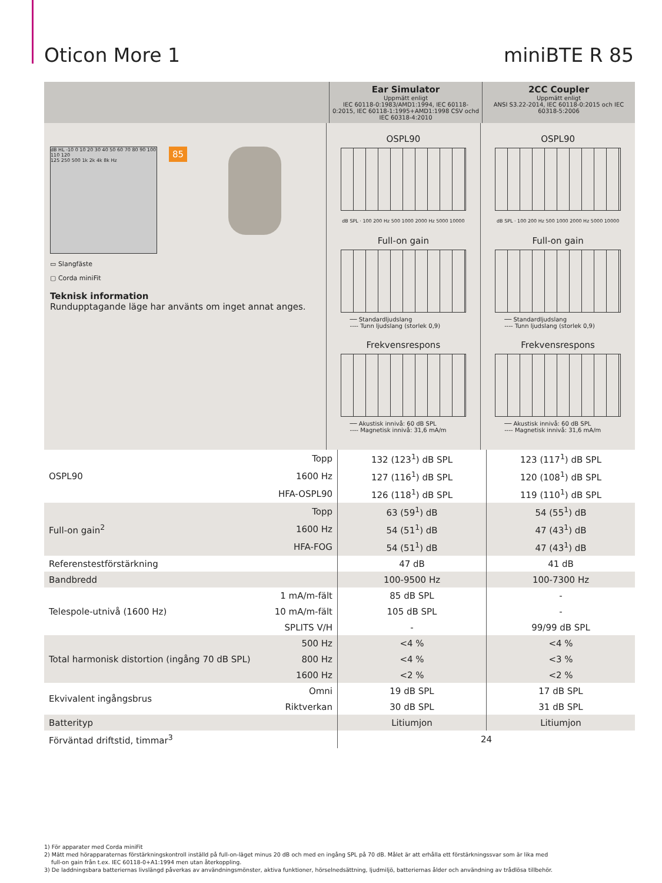Oticon More 1 miniBTE R 85
Ear Simulator
Uppmätt enligt
IEC 60118-0:1983/AMD1:1994, IEC 60118-0:2015, IEC 60118-1:1995+AMD1:1998 CSV ochd IEC 60318-4:2010
2CC Coupler
Uppmätt enligt
ANSI S3.22-2014, IEC 60118-0:2015 och IEC 60318-5:2006
dB HL -10 0 10 20 30 40 50 60 70 80 90 100 110 120
125 250 500 1k 2k 4k 8k Hz
85
▭ Slangfäste
▢ Corda miniFit
Teknisk information
Rundupptagande läge har använts om inget annat anges.
OSPL90
dB SPL · 100 200 Hz 500 1000 2000 Hz 5000 10000
Full-on gain
── Standardljudslang
---- Tunn ljudslang (storlek 0,9)
Frekvensrespons
── Akustisk innivå: 60 dB SPL
---- Magnetisk innivå: 31,6 mA/m
OSPL90
dB SPL · 100 200 Hz 500 1000 2000 Hz 5000 10000
Full-on gain
── Standardljudslang
---- Tunn ljudslang (storlek 0,9)
Frekvensrespons
── Akustisk innivå: 60 dB SPL
---- Magnetisk innivå: 31,6 mA/m
| OSPL90 | Topp | 132 (123<sup>1</sup>) dB SPL | 123 (117<sup>1</sup>) dB SPL |
| | 1600 Hz | 127 (116<sup>1</sup>) dB SPL | 120 (108<sup>1</sup>) dB SPL |
| | HFA-OSPL90 | 126 (118<sup>1</sup>) dB SPL | 119 (110<sup>1</sup>) dB SPL |
| Full-on gain<sup>2</sup> | Topp | 63 (59<sup>1</sup>) dB | 54 (55<sup>1</sup>) dB |
| | 1600 Hz | 54 (51<sup>1</sup>) dB | 47 (43<sup>1</sup>) dB |
| | HFA-FOG | 54 (51<sup>1</sup>) dB | 47 (43<sup>1</sup>) dB |
| Referenstestförstärkning | | 47 dB | 41 dB |
| Bandbredd | | 100-9500 Hz | 100-7300 Hz |
| Telespole-utnivå (1600 Hz) | 1 mA/m-fält | 85 dB SPL | - |
| | 10 mA/m-fält | 105 dB SPL | - |
| | SPLITS V/H | - | 99/99 dB SPL |
| Total harmonisk distortion (ingång 70 dB SPL) | 500 Hz | <4 % | <4 % |
| | 800 Hz | <4 % | <3 % |
| | 1600 Hz | <2 % | <2 % |
| Ekvivalent ingångsbrus | Omni | 19 dB SPL | 17 dB SPL |
| | Riktverkan | 30 dB SPL | 31 dB SPL |
| Batterityp | | Litiumjon | Litiumjon |
| Förväntad driftstid, timmar<sup>3</sup> | | 24 | |
1) För apparater med Corda miniFit
2) Mätt med hörapparaternas förstärkningskontroll inställd på full-on-läget minus 20 dB och med en ingång SPL på 70 dB. Målet är att erhålla ett förstärkningssvar som är lika med
full-on gain från t.ex. IEC 60118-0+A1:1994 men utan återkoppling.
3) De laddningsbara batteriernas livslängd påverkas av användningsmönster, aktiva funktioner, hörselnedsättning, ljudmiljö, batteriernas ålder och användning av trådlösa tillbehör.